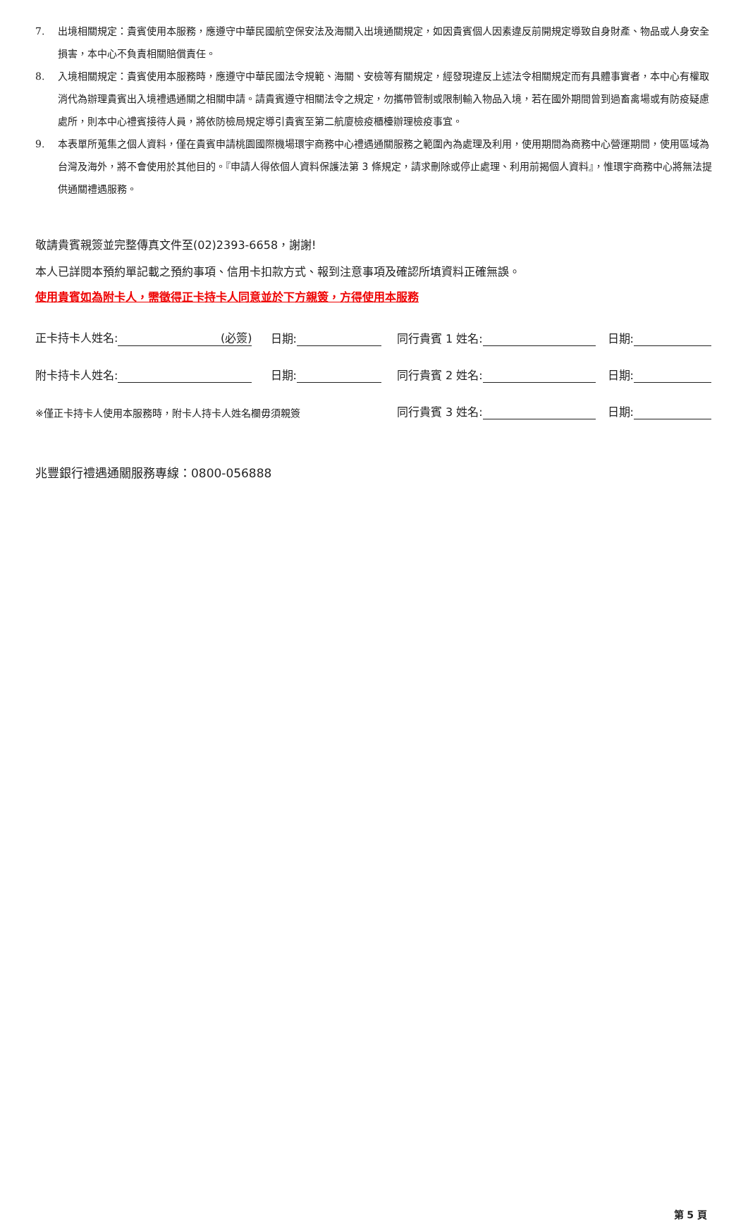7. 出境相關規定：貴賓使用本服務，應遵守中華民國航空保安法及海關入出境通關規定，如因貴賓個人因素違反前開規定導致自身財產、物品或人身安全損害，本中心不負責相關賠償責任。
8. 入境相關規定：貴賓使用本服務時，應遵守中華民國法令規範、海關、安檢等有關規定，經發現違反上述法令相關規定而有具體事實者，本中心有權取消代為辦理貴賓出入境禮遇通關之相關申請。請貴賓遵守相關法令之規定，勿攜帶管制或限制輸入物品入境，若在國外期間曾到過畜禽場或有防疫疑慮處所，則本中心禮賓接待人員，將依防檢局規定導引貴賓至第二航廈檢疫櫃檯辦理檢疫事宜。
9. 本表單所蒐集之個人資料，僅在貴賓申請桃園國際機場環宇商務中心禮遇通關服務之範圍內為處理及利用，使用期間為商務中心營運期間，使用區域為台灣及海外，將不會使用於其他目的。『申請人得依個人資料保護法第 3 條規定，請求刪除或停止處理、利用前揭個人資料』，惟環宇商務中心將無法提供通關禮遇服務。
敬請貴賓親簽並完整傳真文件至(02)2393-6658，謝謝!
本人已詳閱本預約單記載之預約事項、信用卡扣款方式、報到注意事項及確認所填資料正確無誤。
使用貴賓如為附卡人，需徵得正卡持卡人同意並於下方親簽，方得使用本服務
正卡持卡人姓名: (必簽) 日期: 同行貴賓 1 姓名: 日期:
附卡持卡人姓名: 日期: 同行貴賓 2 姓名: 日期:
※僅正卡持卡人使用本服務時，附卡人持卡人姓名欄毋須親簽 同行貴賓 3 姓名: 日期:
兆豐銀行禮遇通關服務專線：0800-056888
第 5 頁